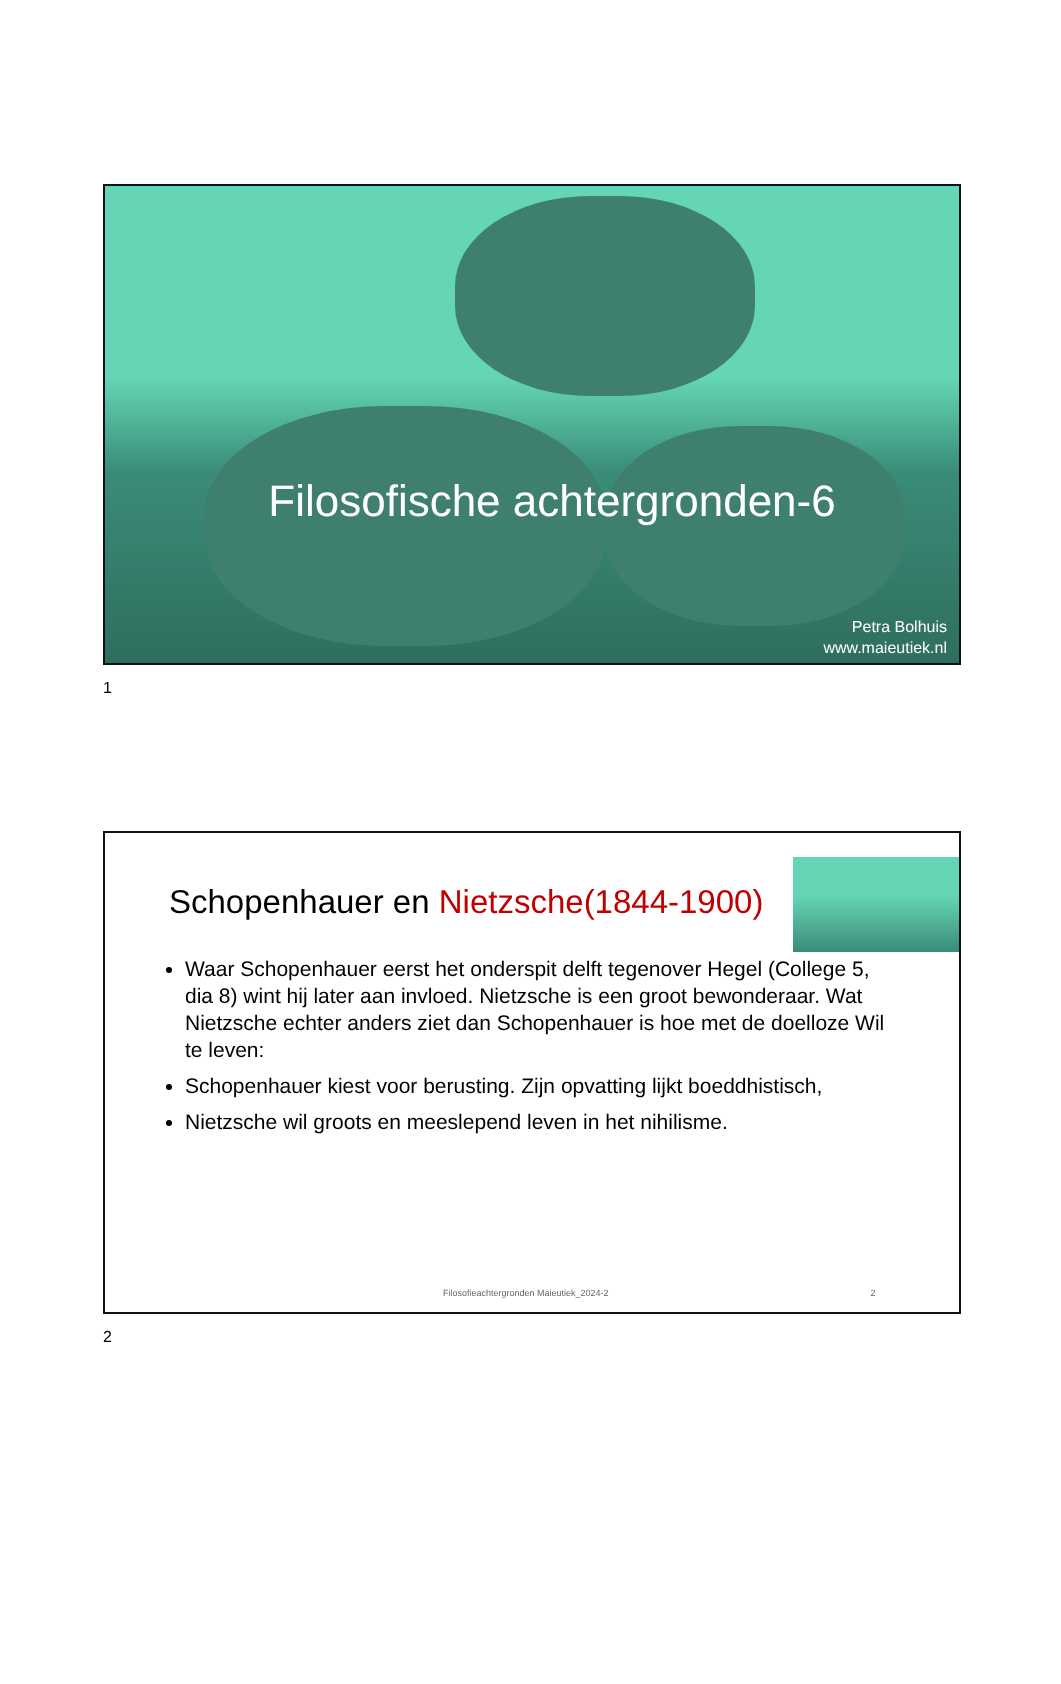Filosofische achtergronden-6
Petra Bolhuis
www.maieutiek.nl
1
Schopenhauer en Nietzsche(1844-1900)
Waar Schopenhauer eerst het onderspit delft tegenover Hegel (College 5, dia 8) wint hij later aan invloed. Nietzsche is een groot bewonderaar. Wat Nietzsche echter anders ziet dan Schopenhauer is hoe met de doelloze Wil te leven:
Schopenhauer kiest voor berusting. Zijn opvatting lijkt boeddhistisch,
Nietzsche wil groots en meeslepend leven in het nihilisme.
Filosofieachtergronden Maieutiek_2024-2 2
2